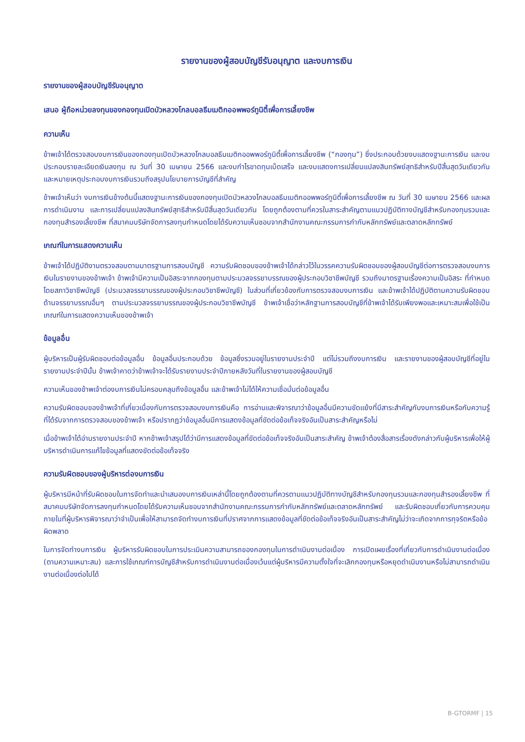รายงานของผู้สอบบัญชีรับอนุญาต และงบการเงิน
รายงานของผู้สอบบัญชีรับอนุญาต
เสนอ ผู้ถือหน่วยลงทุนของกองทุนเปิดบัวหลวงโกลบอลธีมเมติกออพพอร์ทูนิตี้เพื่อการเลี้ยงชีพ
ความเห็น
ข้าพเจ้าได้ตรวจสอบงบการเงินของกองทุนเปิดบัวหลวงโกลบอลธีมเมติกออพพอร์ทูนิตี้เพื่อการเลี้ยงชีพ (“กองทุน”) ซึ่งประกอบด้วยงบแสดงฐานะการเงิน และงบประกอบรายละเอียดเงินลงทุน ณ วันที่ 30 เมษายน 2566 และงบกำไรขาดทุนเบ็ดเสร็จ และงบแสดงการเปลี่ยนแปลงสินทรัพย์สุทธิสำหรับปีสิ้นสุดวันเดียวกัน และหมายเหตุประกอบงบการเงินรวมถึงสรุปนโยบายการบัญชีที่สำคัญ
ข้าพเจ้าเห็นว่า งบการเงินข้างต้นนี้แสดงฐานะการเงินของกองทุนเปิดบัวหลวงโกลบอลธีมเมติกออพพอร์ทูนิตี้เพื่อการเลี้ยงชีพ ณ วันที่ 30 เมษายน 2566 และผลการดำเนินงาน และการเปลี่ยนแปลงสินทรัพย์สุทธิสำหรับปีสิ้นสุดวันเดียวกัน โดยถูกต้องตามที่ควรในสาระสำคัญตามแนวปฏิบัติทางบัญชีสำหรับกองทุนรวมและกองทุนสำรองเลี้ยงชีพ ที่สมาคมบริษัทจัดการลงทุนกำหนดโดยได้รับความเห็นชอบจากสำนักงานคณะกรรมการกำกับหลักทรัพย์และตลาดหลักทรัพย์
เกณฑ์ในการแสดงความเห็น
ข้าพเจ้าได้ปฏิบัติงานตรวจสอบตามมาตรฐานการสอบบัญชี ความรับผิดชอบของข้าพเจ้าได้กล่าวไว้ในวรรคความรับผิดชอบของผู้สอบบัญชีต่อการตรวจสอบงบการเงินในรายงานของข้าพเจ้า ข้าพเจ้ามีความเป็นอิสระจากกองทุนตามประมวลจรรยาบรรณของผู้ประกอบวิชาชีพบัญชี รวมถึงมาตรฐานเรื่องความเป็นอิสระ ที่กำหนดโดยสภาวิชาชีพบัญชี (ประมวลจรรยาบรรณของผู้ประกอบวิชาชีพบัญชี) ในส่วนที่เกี่ยวข้องกับการตรวจสอบงบการเงิน และข้าพเจ้าได้ปฏิบัติตามความรับผิดชอบด้านจรรยาบรรณอื่นๆ ตามประมวลจรรยาบรรณของผู้ประกอบวิชาชีพบัญชี ข้าพเจ้าเชื่อว่าหลักฐานการสอบบัญชีที่ข้าพเจ้าได้รับเพียงพอและเหมาะสมเพื่อใช้เป็นเกณฑ์ในการแสดงความเห็นของข้าพเจ้า
ข้อมูลอื่น
ผู้บริหารเป็นผู้รับผิดชอบต่อข้อมูลอื่น ข้อมูลอื่นประกอบด้วย ข้อมูลซึ่งรวมอยู่ในรายงานประจำปี แต่ไม่รวมถึงงบการเงิน และรายงานของผู้สอบบัญชีที่อยู่ในรายงานประจำปีนั้น ข้าพเจ้าคาดว่าข้าพเจ้าจะได้รับรายงานประจำปีภายหลังวันที่ในรายงานของผู้สอบบัญชี
ความเห็นของข้าพเจ้าต่องบการเงินไม่ครอบคลุมถึงข้อมูลอื่น และข้าพเจ้าไม่ได้ให้ความเชื่อมั่นต่อข้อมูลอื่น
ความรับผิดชอบของข้าพเจ้าที่เกี่ยวเนื่องกับการตรวจสอบงบการเงินคือ การอ่านและพิจารณาว่าข้อมูลอื่นมีความขัดแย้งที่มีสาระสำคัญกับงบการเงินหรือกับความรู้ที่ได้รับจากการตรวจสอบของข้าพเจ้า หรือปรากฏว่าข้อมูลอื่นมีการแสดงข้อมูลที่ขัดต่อข้อเท็จจริงอันเป็นสาระสำคัญหรือไม่
เมื่อข้าพเจ้าได้อ่านรายงานประจำปี หากข้าพเจ้าสรุปได้ว่ามีการแสดงข้อมูลที่ขัดต่อข้อเท็จจริงอันเป็นสาระสำคัญ ข้าพเจ้าต้องสื่อสารเรื่องดังกล่าวกับผู้บริหารเพื่อให้ผู้บริหารดำเนินการแก้ไขข้อมูลที่แสดงขัดต่อข้อเท็จจริง
ความรับผิดชอบของผู้บริหารต่องบการเงิน
ผู้บริหารมีหน้าที่รับผิดชอบในการจัดทำและนำเสนองบการเงินเหล่านี้โดยถูกต้องตามที่ควรตามแนวปฏิบัติทางบัญชีสำหรับกองทุนรวมและกองทุนสำรองเลี้ยงชีพ ที่สมาคมบริษัทจัดการลงทุนกำหนดโดยได้รับความเห็นชอบจากสำนักงานคณะกรรมการกำกับหลักทรัพย์และตลาดหลักทรัพย์ และรับผิดชอบเกี่ยวกับการควบคุมภายในที่ผู้บริหารพิจารณาว่าจำเป็นเพื่อให้สามารถจัดทำงบการเงินที่ปราศจากการแสดงข้อมูลที่ขัดต่อข้อเท็จจริงอันเป็นสาระสำคัญไม่ว่าจะเกิดจากการทุจริตหรือข้อผิดพลาด
ในการจัดทำงบการเงิน ผู้บริหารรับผิดชอบในการประเมินความสามารถของกองทุนในการดำเนินงานต่อเนื่อง การเปิดเผยเรื่องที่เกี่ยวกับการดำเนินงานต่อเนื่อง (ตามความเหมาะสม) และการใช้เกณฑ์การบัญชีสำหรับการดำเนินงานต่อเนื่องเว้นแต่ผู้บริหารมีความตั้งใจที่จะเลิกกองทุนหรือหยุดดำเนินงานหรือไม่สามารถดำเนินงานต่อเนื่องต่อไปได้
B-GTORMF | 15